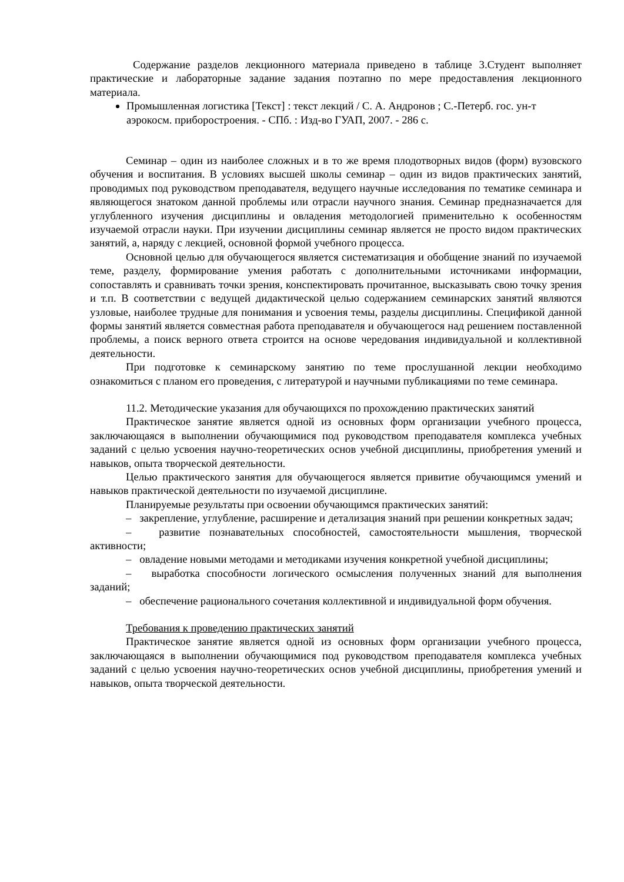Содержание разделов лекционного материала приведено в таблице 3.Студент выполняет практические и лабораторные задание задания поэтапно по мере предоставления лекционного материала.
Промышленная логистика [Текст] : текст лекций / С. А. Андронов ; С.-Петерб. гос. ун-т аэрокосм. приборостроения. - СПб. : Изд-во ГУАП, 2007. - 286 с.
Семинар – один из наиболее сложных и в то же время плодотворных видов (форм) вузовского обучения и воспитания. В условиях высшей школы семинар – один из видов практических занятий, проводимых под руководством преподавателя, ведущего научные исследования по тематике семинара и являющегося знатоком данной проблемы или отрасли научного знания. Семинар предназначается для углубленного изучения дисциплины и овладения методологией применительно к особенностям изучаемой отрасли науки. При изучении дисциплины семинар является не просто видом практических занятий, а, наряду с лекцией, основной формой учебного процесса.
Основной целью для обучающегося является систематизация и обобщение знаний по изучаемой теме, разделу, формирование умения работать с дополнительными источниками информации, сопоставлять и сравнивать точки зрения, конспектировать прочитанное, высказывать свою точку зрения и т.п. В соответствии с ведущей дидактической целью содержанием семинарских занятий являются узловые, наиболее трудные для понимания и усвоения темы, разделы дисциплины. Спецификой данной формы занятий является совместная работа преподавателя и обучающегося над решением поставленной проблемы, а поиск верного ответа строится на основе чередования индивидуальной и коллективной деятельности.
При подготовке к семинарскому занятию по теме прослушанной лекции необходимо ознакомиться с планом его проведения, с литературой и научными публикациями по теме семинара.
11.2. Методические указания для обучающихся по прохождению практических занятий
Практическое занятие является одной из основных форм организации учебного процесса, заключающаяся в выполнении обучающимися под руководством преподавателя комплекса учебных заданий с целью усвоения научно-теоретических основ учебной дисциплины, приобретения умений и навыков, опыта творческой деятельности.
Целью практического занятия для обучающегося является привитие обучающимся умений и навыков практической деятельности по изучаемой дисциплине.
Планируемые результаты при освоении обучающимся практических занятий:
– закрепление, углубление, расширение и детализация знаний при решении конкретных задач;
– развитие познавательных способностей, самостоятельности мышления, творческой активности;
– овладение новыми методами и методиками изучения конкретной учебной дисциплины;
– выработка способности логического осмысления полученных знаний для выполнения заданий;
– обеспечение рационального сочетания коллективной и индивидуальной форм обучения.
Требования к проведению практических занятий
Практическое занятие является одной из основных форм организации учебного процесса, заключающаяся в выполнении обучающимися под руководством преподавателя комплекса учебных заданий с целью усвоения научно-теоретических основ учебной дисциплины, приобретения умений и навыков, опыта творческой деятельности.